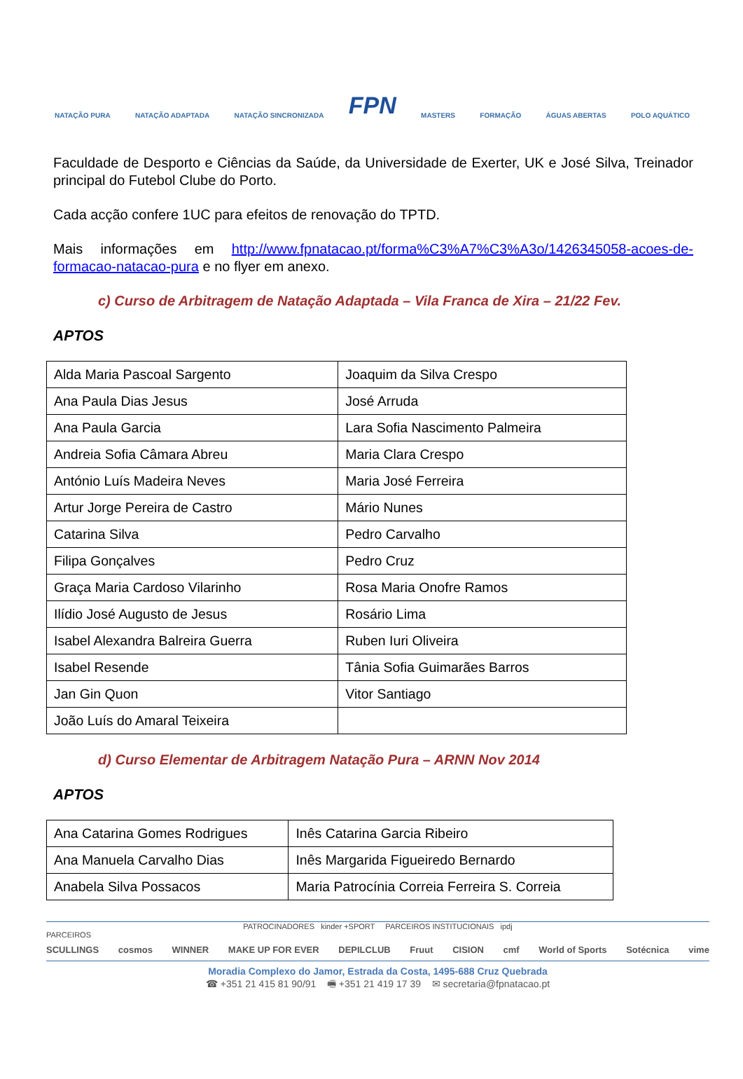NATAÇÃO PURA NATAÇÃO ADAPTADA NATAÇÃO SINCRONIZADA FPN MASTERS FORMAÇÃO ÁGUAS ABERTAS POLO AQUÁTICO
Faculdade de Desporto e Ciências da Saúde, da Universidade de Exerter, UK e José Silva, Treinador principal do Futebol Clube do Porto.
Cada acção confere 1UC para efeitos de renovação do TPTD.
Mais informações em http://www.fpnatacao.pt/forma%C3%A7%C3%A3o/1426345058-acoes-de-formacao-natacao-pura e no flyer em anexo.
c) Curso de Arbitragem de Natação Adaptada – Vila Franca de Xira – 21/22 Fev.
APTOS
| Alda Maria Pascoal Sargento | Joaquim da Silva Crespo |
| Ana Paula Dias Jesus | José Arruda |
| Ana Paula Garcia | Lara Sofia Nascimento Palmeira |
| Andreia Sofia Câmara Abreu | Maria Clara Crespo |
| António Luís Madeira Neves | Maria José Ferreira |
| Artur Jorge Pereira de Castro | Mário Nunes |
| Catarina Silva | Pedro Carvalho |
| Filipa Gonçalves | Pedro Cruz |
| Graça Maria Cardoso Vilarinho | Rosa Maria Onofre Ramos |
| Ilídio José Augusto de Jesus | Rosário Lima |
| Isabel Alexandra Balreira Guerra | Ruben Iuri Oliveira |
| Isabel Resende | Tânia Sofia Guimarães Barros |
| Jan Gin Quon | Vitor Santiago |
| João Luís do Amaral Teixeira | |
d) Curso Elementar de Arbitragem Natação Pura – ARNN Nov 2014
APTOS
| Ana Catarina Gomes Rodrigues | Inês Catarina Garcia Ribeiro |
| Ana Manuela Carvalho Dias | Inês Margarida Figueiredo Bernardo |
| Anabela Silva Possacos | Maria Patrocínia Correia Ferreira S. Correia |
PATROCINADORES kinder +SPORT PARCEIROS INSTITUCIONAIS ipdj
PARCEIROS
SCULLINGS cosmos WINNER MAKE UP FOR EVER DEPILCLUB Fruut CISION cmf World of Sports Sotécnica vime
Moradia Complexo do Jamor, Estrada da Costa, 1495-688 Cruz Quebrada
☎ +351 21 415 81 90/91 🖷 +351 21 419 17 39 ✉ secretaria@fpnatacao.pt